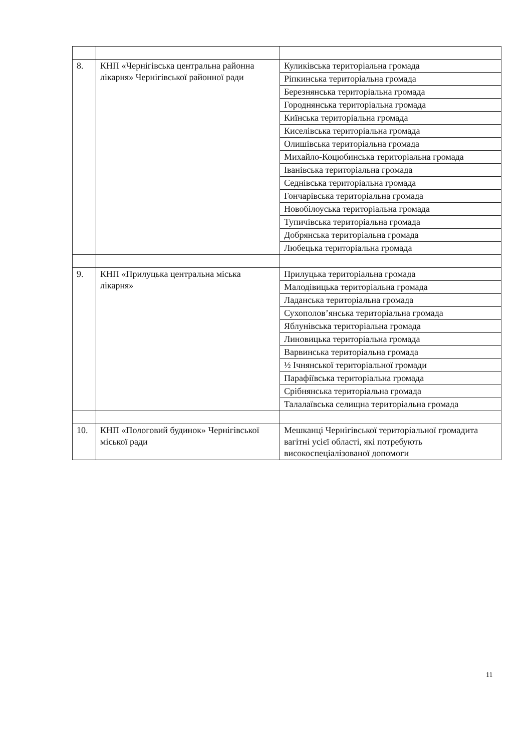| 8. | КНП «Чернігівська центральна районна лікарня» Чернігівської районної ради | Куликівська територіальна громада |
| | | Ріпкинська територіальна громада |
| | | Березнянська територіальна громада |
| | | Городнянська територіальна громада |
| | | Киїнська територіальна громада |
| | | Киселівська територіальна громада |
| | | Олишівська територіальна громада |
| | | Михайло-Коцюбинська територіальна громада |
| | | Іванівська територіальна громада |
| | | Седнівська територіальна громада |
| | | Гончарівська територіальна громада |
| | | Новобілоуська територіальна громада |
| | | Тупичівська територіальна громада |
| | | Добрянська територіальна громада |
| | | Любецька територіальна громада |
| 9. | КНП «Прилуцька центральна міська лікарня» | Прилуцька територіальна громада |
| | | Малодівицька територіальна громада |
| | | Ладанська територіальна громада |
| | | Сухополов’янська територіальна громада |
| | | Яблунівська територіальна громада |
| | | Линовицька територіальна громада |
| | | Варвинська територіальна громада |
| | | ½ Ічнянської територіальної громади |
| | | Парафіївська територіальна громада |
| | | Срібнянська територіальна громада |
| | | Талалаївська селищна територіальна громада |
| 10. | КНП «Пологовий будинок» Чернігівської міської ради | Мешканці Чернігівської територіальної громадита вагітні усієї області, які потребують високоспеціалізованої допомоги |
11